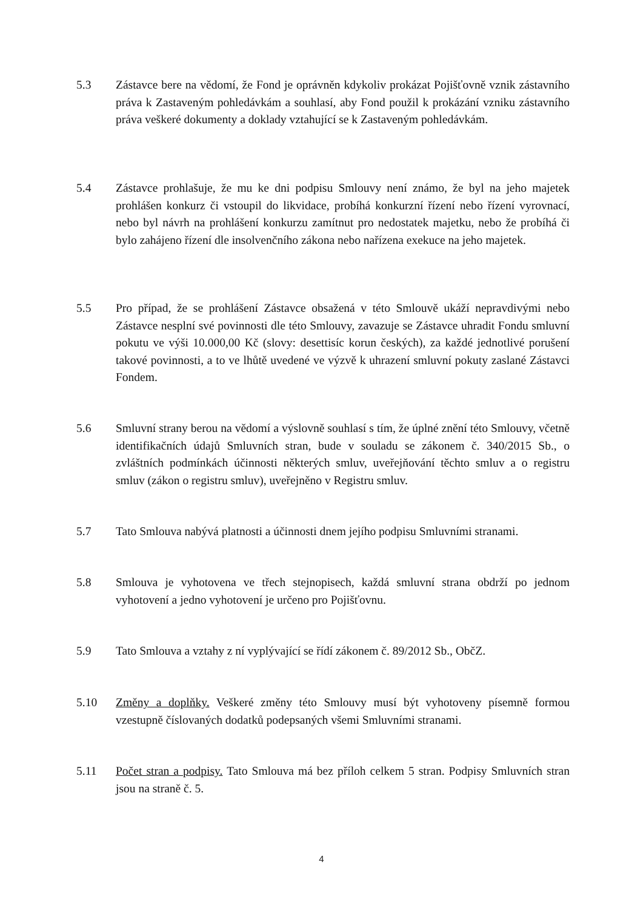5.3 Zástavce bere na vědomí, že Fond je oprávněn kdykoliv prokázat Pojišťovně vznik zástavního práva k Zastaveným pohledávkám a souhlasí, aby Fond použil k prokázání vzniku zástavního práva veškeré dokumenty a doklady vztahující se k Zastaveným pohledávkám.
5.4 Zástavce prohlašuje, že mu ke dni podpisu Smlouvy není známo, že byl na jeho majetek prohlášen konkurz či vstoupil do likvidace, probíhá konkurzní řízení nebo řízení vyrovnací, nebo byl návrh na prohlášení konkurzu zamítnut pro nedostatek majetku, nebo že probíhá či bylo zahájeno řízení dle insolvenčního zákona nebo nařízena exekuce na jeho majetek.
5.5 Pro případ, že se prohlášení Zástavce obsažená v této Smlouvě ukáží nepravdivými nebo Zástavce nesplní své povinnosti dle této Smlouvy, zavazuje se Zástavce uhradit Fondu smluvní pokutu ve výši 10.000,00 Kč (slovy: desettisíc korun českých), za každé jednotlivé porušení takové povinnosti, a to ve lhůtě uvedené ve výzvě k uhrazení smluvní pokuty zaslané Zástavci Fondem.
5.6 Smluvní strany berou na vědomí a výslovně souhlasí s tím, že úplné znění této Smlouvy, včetně identifikačních údajů Smluvních stran, bude v souladu se zákonem č. 340/2015 Sb., o zvláštních podmínkách účinnosti některých smluv, uveřejňování těchto smluv a o registru smluv (zákon o registru smluv), uveřejněno v Registru smluv.
5.7 Tato Smlouva nabývá platnosti a účinnosti dnem jejího podpisu Smluvními stranami.
5.8 Smlouva je vyhotovena ve třech stejnopisech, každá smluvní strana obdrží po jednom vyhotovení a jedno vyhotovení je určeno pro Pojišťovnu.
5.9 Tato Smlouva a vztahy z ní vyplývající se řídí zákonem č. 89/2012 Sb., ObčZ.
5.10 Změny a doplňky. Veškeré změny této Smlouvy musí být vyhotoveny písemně formou vzestupně číslovaných dodatků podepsaných všemi Smluvními stranami.
5.11 Počet stran a podpisy. Tato Smlouva má bez příloh celkem 5 stran. Podpisy Smluvních stran jsou na straně č. 5.
4